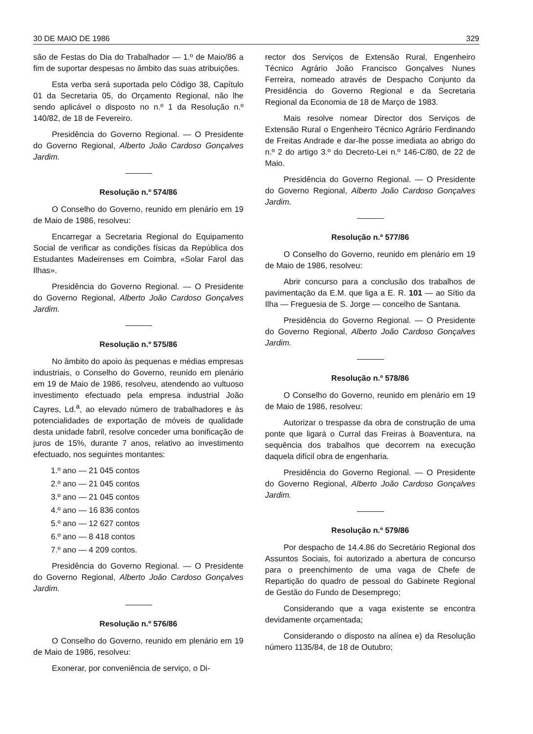30 DE MAIO DE 1986 329
são de Festas do Dia do Trabalhador — 1.º de Maio/86 a fim de suportar despesas no âmbito das suas atribuições.
Esta verba será suportada pelo Código 38, Capítulo 01 da Secretaria 05, do Orçamento Regional, não lhe sendo aplicável o disposto no n.º 1 da Resolução n.º 140/82, de 18 de Fevereiro.
Presidência do Governo Regional. — O Presidente do Governo Regional, Alberto João Cardoso Gonçalves Jardim.
Resolução n.º 574/86
O Conselho do Governo, reunido em plenário em 19 de Maio de 1986, resolveu:
Encarregar a Secretaria Regional do Equipamento Social de verificar as condições físicas da República dos Estudantes Madeirenses em Coimbra, «Solar Farol das Ilhas».
Presidência do Governo Regional. — O Presidente do Governo Regional, Alberto João Cardoso Gonçalves Jardim.
Resolução n.º 575/86
No âmbito do apoio às pequenas e médias empresas industriais, o Conselho do Governo, reunido em plenário em 19 de Maio de 1986, resolveu, atendendo ao vultuoso investimento efectuado pela empresa industrial João Cayres, Ld.<sup>a</sup>, ao elevado número de trabalhadores e às potencialidades de exportação de móveis de qualidade desta unidade fabril, resolve conceder uma bonificação de juros de 15%, durante 7 anos, relativo ao investimento efectuado, nos seguintes montantes:
1.º ano — 21 045 contos
2.º ano — 21 045 contos
3.º ano — 21 045 contos
4.º ano — 16 836 contos
5.º ano — 12 627 contos
6.º ano — 8 418 contos
7.º ano — 4 209 contos.
Presidência do Governo Regional. — O Presidente do Governo Regional, Alberto João Cardoso Gonçalves Jardim.
Resolução n.º 576/86
O Conselho do Governo, reunido em plenário em 19 de Maio de 1986, resolveu:
Exonerar, por conveniência de serviço, o Di-
rector dos Serviços de Extensão Rural, Engenheiro Técnico Agrário João Francisco Gonçalves Nunes Ferreira, nomeado através de Despacho Conjunto da Presidência do Governo Regional e da Secretaria Regional da Economia de 18 de Março de 1983.
Mais resolve nomear Director dos Serviços de Extensão Rural o Engenheiro Técnico Agrário Ferdinando de Freitas Andrade e dar-lhe posse imediata ao abrigo do n.º 2 do artigo 3.º do Decreto-Lei n.º 146-C/80, de 22 de Maio.
Presidência do Governo Regional. — O Presidente do Governo Regional, Alberto João Cardoso Gonçalves Jardim.
Resolução n.º 577/86
O Conselho do Governo, reunido em plenário em 19 de Maio de 1986, resolveu:
Abrir concurso para a conclusão dos trabalhos de pavimentação da E.M. que liga a E. R. 101 — ao Sítio da Ilha — Freguesia de S. Jorge — concelho de Santana.
Presidência do Governo Regional. — O Presidente do Governo Regional, Alberto João Cardoso Gonçalves Jardim.
Resolução n.º 578/86
O Conselho do Governo, reunido em plenário em 19 de Maio de 1986, resolveu:
Autorizar o trespasse da obra de construção de uma ponte que ligará o Curral das Freiras à Boaventura, na sequência dos trabalhos que decorrem na execução daquela difícil obra de engenharia.
Presidência do Governo Regional. — O Presidente do Governo Regional, Alberto João Cardoso Gonçalves Jardim.
Resolução n.º 579/86
Por despacho de 14.4.86 do Secretário Regional dos Assuntos Sociais, foi autorizado a abertura de concurso para o preenchimento de uma vaga de Chefe de Repartição do quadro de pessoal do Gabinete Regional de Gestão do Fundo de Desemprego;
Considerando que a vaga existente se encontra devidamente orçamentada;
Considerando o disposto na alínea e) da Resolução número 1135/84, de 18 de Outubro;